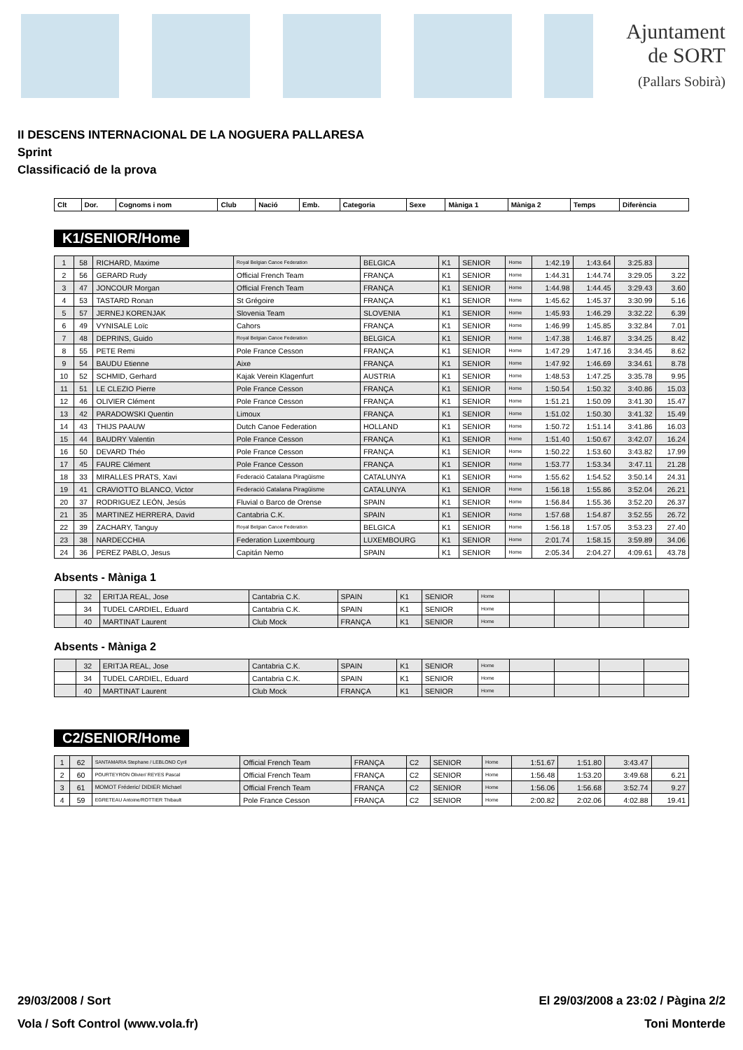Ajuntament
de SORT
(Pallars Sobirà)
II DESCENS INTERNACIONAL DE LA NOGUERA PALLARESA
Sprint
Classificació de la prova
| Clt | Dor. | Cognoms i nom | Club | Nació | Emb. | Categoria | Sexe | Màniga 1 | Màniga 2 | Temps | Diferència |
| --- | --- | --- | --- | --- | --- | --- | --- | --- | --- | --- | --- |
K1/SENIOR/Home
| 1 | 58 | RICHARD, Maxime | Royal Belgian Canoe Federation | BELGICA | K1 | SENIOR | Home | 1:42.19 | 1:43.64 | 3:25.83 | |
| 2 | 56 | GERARD Rudy | Official French Team | FRANÇA | K1 | SENIOR | Home | 1:44.31 | 1:44.74 | 3:29.05 | 3.22 |
| 3 | 47 | JONCOUR Morgan | Official French Team | FRANÇA | K1 | SENIOR | Home | 1:44.98 | 1:44.45 | 3:29.43 | 3.60 |
| 4 | 53 | TASTARD Ronan | St Grégoire | FRANÇA | K1 | SENIOR | Home | 1:45.62 | 1:45.37 | 3:30.99 | 5.16 |
| 5 | 57 | JERNEJ KORENJAK | Slovenia Team | SLOVENIA | K1 | SENIOR | Home | 1:45.93 | 1:46.29 | 3:32.22 | 6.39 |
| 6 | 49 | VYNISALE Loïc | Cahors | FRANÇA | K1 | SENIOR | Home | 1:46.99 | 1:45.85 | 3:32.84 | 7.01 |
| 7 | 48 | DEPRINS, Guido | Royal Belgian Canoe Federation | BELGICA | K1 | SENIOR | Home | 1:47.38 | 1:46.87 | 3:34.25 | 8.42 |
| 8 | 55 | PETE Remi | Pole France Cesson | FRANÇA | K1 | SENIOR | Home | 1:47.29 | 1:47.16 | 3:34.45 | 8.62 |
| 9 | 54 | BAUDU Etienne | Aixe | FRANÇA | K1 | SENIOR | Home | 1:47.92 | 1:46.69 | 3:34.61 | 8.78 |
| 10 | 52 | SCHMID, Gerhard | Kajak Verein Klagenfurt | AUSTRIA | K1 | SENIOR | Home | 1:48.53 | 1:47.25 | 3:35.78 | 9.95 |
| 11 | 51 | LE CLEZIO Pierre | Pole France Cesson | FRANÇA | K1 | SENIOR | Home | 1:50.54 | 1:50.32 | 3:40.86 | 15.03 |
| 12 | 46 | OLIVIER Clément | Pole France Cesson | FRANÇA | K1 | SENIOR | Home | 1:51.21 | 1:50.09 | 3:41.30 | 15.47 |
| 13 | 42 | PARADOWSKI Quentin | Limoux | FRANÇA | K1 | SENIOR | Home | 1:51.02 | 1:50.30 | 3:41.32 | 15.49 |
| 14 | 43 | THIJS PAAUW | Dutch Canoe Federation | HOLLAND | K1 | SENIOR | Home | 1:50.72 | 1:51.14 | 3:41.86 | 16.03 |
| 15 | 44 | BAUDRY Valentin | Pole France Cesson | FRANÇA | K1 | SENIOR | Home | 1:51.40 | 1:50.67 | 3:42.07 | 16.24 |
| 16 | 50 | DEVARD Théo | Pole France Cesson | FRANÇA | K1 | SENIOR | Home | 1:50.22 | 1:53.60 | 3:43.82 | 17.99 |
| 17 | 45 | FAURE Clément | Pole France Cesson | FRANÇA | K1 | SENIOR | Home | 1:53.77 | 1:53.34 | 3:47.11 | 21.28 |
| 18 | 33 | MIRALLES PRATS, Xavi | Federació Catalana Piragüisme | CATALUNYA | K1 | SENIOR | Home | 1:55.62 | 1:54.52 | 3:50.14 | 24.31 |
| 19 | 41 | CRAVIOTTO BLANCO, Victor | Federació Catalana Piragüisme | CATALUNYA | K1 | SENIOR | Home | 1:56.18 | 1:55.86 | 3:52.04 | 26.21 |
| 20 | 37 | RODRIGUEZ LEÓN, Jesús | Fluvial o Barco de Orense | SPAIN | K1 | SENIOR | Home | 1:56.84 | 1:55.36 | 3:52.20 | 26.37 |
| 21 | 35 | MARTINEZ HERRERA, David | Cantabria C.K. | SPAIN | K1 | SENIOR | Home | 1:57.68 | 1:54.87 | 3:52.55 | 26.72 |
| 22 | 39 | ZACHARY, Tanguy | Royal Belgian Canoe Federation | BELGICA | K1 | SENIOR | Home | 1:56.18 | 1:57.05 | 3:53.23 | 27.40 |
| 23 | 38 | NARDECCHIA | Federation Luxembourg | LUXEMBOURG | K1 | SENIOR | Home | 2:01.74 | 1:58.15 | 3:59.89 | 34.06 |
| 24 | 36 | PEREZ PABLO, Jesus | Capitán Nemo | SPAIN | K1 | SENIOR | Home | 2:05.34 | 2:04.27 | 4:09.61 | 43.78 |
Absents - Màniga 1
| | 32 | ERITJA REAL, Jose | Cantabria C.K. | SPAIN | K1 | SENIOR | Home | | | | |
| | 34 | TUDEL CARDIEL, Eduard | Cantabria C.K. | SPAIN | K1 | SENIOR | Home | | | | |
| | 40 | MARTINAT Laurent | Club Mock | FRANÇA | K1 | SENIOR | Home | | | | |
Absents - Màniga 2
| | 32 | ERITJA REAL, Jose | Cantabria C.K. | SPAIN | K1 | SENIOR | Home | | | | |
| | 34 | TUDEL CARDIEL, Eduard | Cantabria C.K. | SPAIN | K1 | SENIOR | Home | | | | |
| | 40 | MARTINAT Laurent | Club Mock | FRANÇA | K1 | SENIOR | Home | | | | |
C2/SENIOR/Home
| 1 | 62 | SANTAMARIA Stephane / LEBLOND Cyril | Official French Team | FRANÇA | C2 | SENIOR | Home | 1:51.67 | 1:51.80 | 3:43.47 | |
| 2 | 60 | POURTEYRON Olivier/ REYES Pascal | Official French Team | FRANÇA | C2 | SENIOR | Home | 1:56.48 | 1:53.20 | 3:49.68 | 6.21 |
| 3 | 61 | MOMOT Fréderic/ DIDIER Michael | Official French Team | FRANÇA | C2 | SENIOR | Home | 1:56.06 | 1:56.68 | 3:52.74 | 9.27 |
| 4 | 59 | EGRETEAU Antoine/ROTTIER Thibault | Pole France Cesson | FRANÇA | C2 | SENIOR | Home | 2:00.82 | 2:02.06 | 4:02.88 | 19.41 |
29/03/2008 / Sort El 29/03/2008 a 23:02 / Pàgina 2/2
Vola / Soft Control (www.vola.fr) Toni Monterde